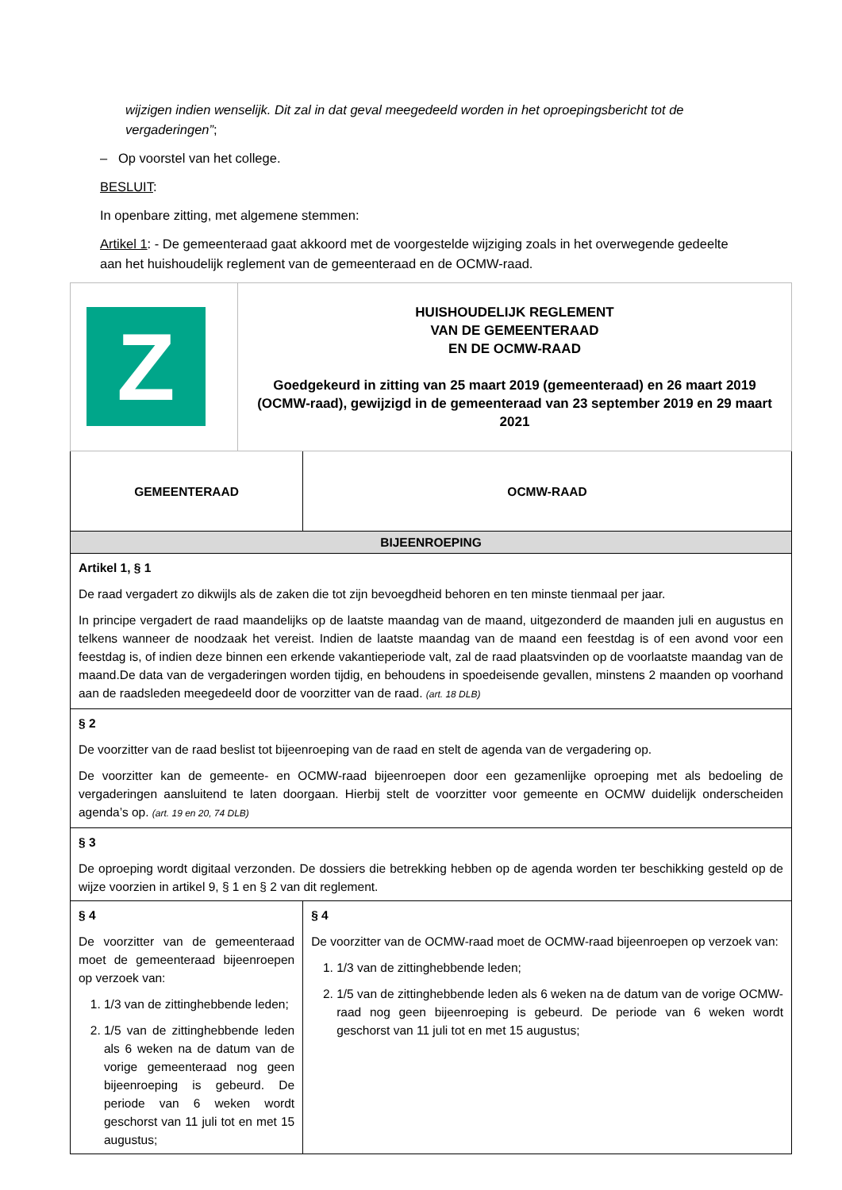wijzigen indien wenselijk. Dit zal in dat geval meegedeeld worden in het oproepingsbericht tot de vergaderingen”;
– Op voorstel van het college.
BESLUIT:
In openbare zitting, met algemene stemmen:
Artikel 1: - De gemeenteraad gaat akkoord met de voorgestelde wijziging zoals in het overwegende gedeelte aan het huishoudelijk reglement van de gemeenteraad en de OCMW-raad.
| Z | HUISHOUDELIJK REGLEMENT VAN DE GEMEENTERAAD EN DE OCMW-RAAD Goedgekeurd in zitting van 25 maart 2019 (gemeenteraad) en 26 maart 2019 (OCMW-raad), gewijzigd in de gemeenteraad van 23 september 2019 en 29 maart 2021 | |
| GEMEENTERAAD | | OCMW-RAAD |
| BIJEENROEPING | | |
| Artikel 1, § 1 De raad vergadert zo dikwijls als de zaken die tot zijn bevoegdheid behoren en ten minste tienmaal per jaar. In principe vergadert de raad maandelijks op de laatste maandag van de maand, uitgezonderd de maanden juli en augustus en telkens wanneer de noodzaak het vereist. Indien de laatste maandag van de maand een feestdag is of een avond voor een feestdag is, of indien deze binnen een erkende vakantieperiode valt, zal de raad plaatsvinden op de voorlaatste maandag van de maand.De data van de vergaderingen worden tijdig, en behoudens in spoedeisende gevallen, minstens 2 maanden op voorhand aan de raadsleden meegedeeld door de voorzitter van de raad. (art. 18 DLB) | | |
| § 2 De voorzitter van de raad beslist tot bijeenroeping van de raad en stelt de agenda van de vergadering op. De voorzitter kan de gemeente- en OCMW-raad bijeenroepen door een gezamenlijke oproeping met als bedoeling de vergaderingen aansluitend te laten doorgaan. Hierbij stelt de voorzitter voor gemeente en OCMW duidelijk onderscheiden agenda’s op. (art. 19 en 20, 74 DLB) | | |
| § 3 De oproeping wordt digitaal verzonden. De dossiers die betrekking hebben op de agenda worden ter beschikking gesteld op de wijze voorzien in artikel 9, § 1 en § 2 van dit reglement. | | |
| § 4 De voorzitter van de gemeenteraad moet de gemeenteraad bijeenroepen op verzoek van: 1. 1/3 van de zittinghebbende leden; 2. 1/5 van de zittinghebbende leden als 6 weken na de datum van de vorige gemeenteraad nog geen bijeenroeping is gebeurd. De periode van 6 weken wordt geschorst van 11 juli tot en met 15 augustus; | | § 4 De voorzitter van de OCMW-raad moet de OCMW-raad bijeenroepen op verzoek van: 1. 1/3 van de zittinghebbende leden; 2. 1/5 van de zittinghebbende leden als 6 weken na de datum van de vorige OCMW-raad nog geen bijeenroeping is gebeurd. De periode van 6 weken wordt geschorst van 11 juli tot en met 15 augustus; |